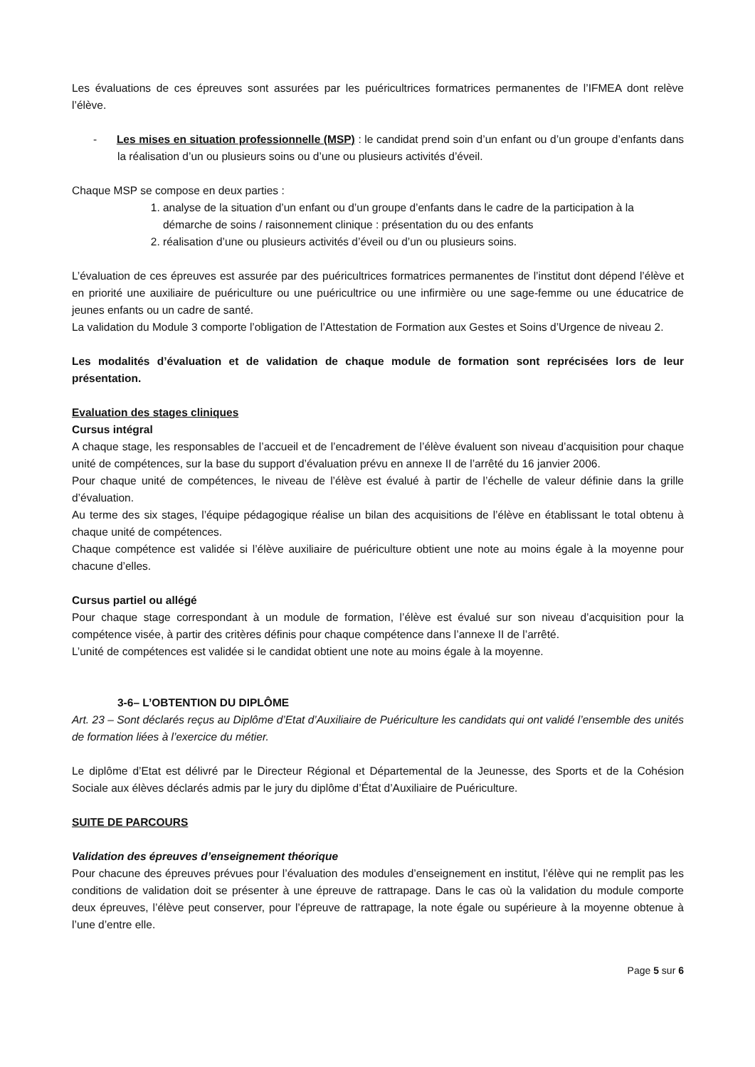Les évaluations de ces épreuves sont assurées par les puéricultrices formatrices permanentes de l’IFMEA dont relève l’élève.
- Les mises en situation professionnelle (MSP) : le candidat prend soin d’un enfant ou d’un groupe d’enfants dans la réalisation d’un ou plusieurs soins ou d’une ou plusieurs activités d’éveil.
Chaque MSP se compose en deux parties :
1. analyse de la situation d’un enfant ou d’un groupe d’enfants dans le cadre de la participation à la démarche de soins / raisonnement clinique : présentation du ou des enfants
2. réalisation d’une ou plusieurs activités d’éveil ou d’un ou plusieurs soins.
L’évaluation de ces épreuves est assurée par des puéricultrices formatrices permanentes de l’institut dont dépend l’élève et en priorité une auxiliaire de puériculture ou une puéricultrice ou une infirmière ou une sage-femme ou une éducatrice de jeunes enfants ou un cadre de santé.
La validation du Module 3 comporte l’obligation de l’Attestation de Formation aux Gestes et Soins d’Urgence de niveau 2.
Les modalités d’évaluation et de validation de chaque module de formation sont reprécisées lors de leur présentation.
Evaluation des stages cliniques
Cursus intégral
A chaque stage, les responsables de l’accueil et de l’encadrement de l’élève évaluent son niveau d’acquisition pour chaque unité de compétences, sur la base du support d’évaluation prévu en annexe II de l’arrêté du 16 janvier 2006.
Pour chaque unité de compétences, le niveau de l’élève est évalué à partir de l’échelle de valeur définie dans la grille d’évaluation.
Au terme des six stages, l’équipe pédagogique réalise un bilan des acquisitions de l’élève en établissant le total obtenu à chaque unité de compétences.
Chaque compétence est validée si l’élève auxiliaire de puériculture obtient une note au moins égale à la moyenne pour chacune d’elles.
Cursus partiel ou allégé
Pour chaque stage correspondant à un module de formation, l’élève est évalué sur son niveau d’acquisition pour la compétence visée, à partir des critères définis pour chaque compétence dans l’annexe II de l’arrêté.
L’unité de compétences est validée si le candidat obtient une note au moins égale à la moyenne.
3-6– L’OBTENTION DU DIPLÔME
Art. 23 – Sont déclarés reçus au Diplôme d’Etat d’Auxiliaire de Puériculture les candidats qui ont validé l’ensemble des unités de formation liées à l’exercice du métier.
Le diplôme d’Etat est délivré par le Directeur Régional et Départemental de la Jeunesse, des Sports et de la Cohésion Sociale aux élèves déclarés admis par le jury du diplôme d’État d’Auxiliaire de Puériculture.
SUITE DE PARCOURS
Validation des épreuves d’enseignement théorique
Pour chacune des épreuves prévues pour l’évaluation des modules d’enseignement en institut, l’élève qui ne remplit pas les conditions de validation doit se présenter à une épreuve de rattrapage. Dans le cas où la validation du module comporte deux épreuves, l’élève peut conserver, pour l’épreuve de rattrapage, la note égale ou supérieure à la moyenne obtenue à l’une d’entre elle.
Page 5 sur 6